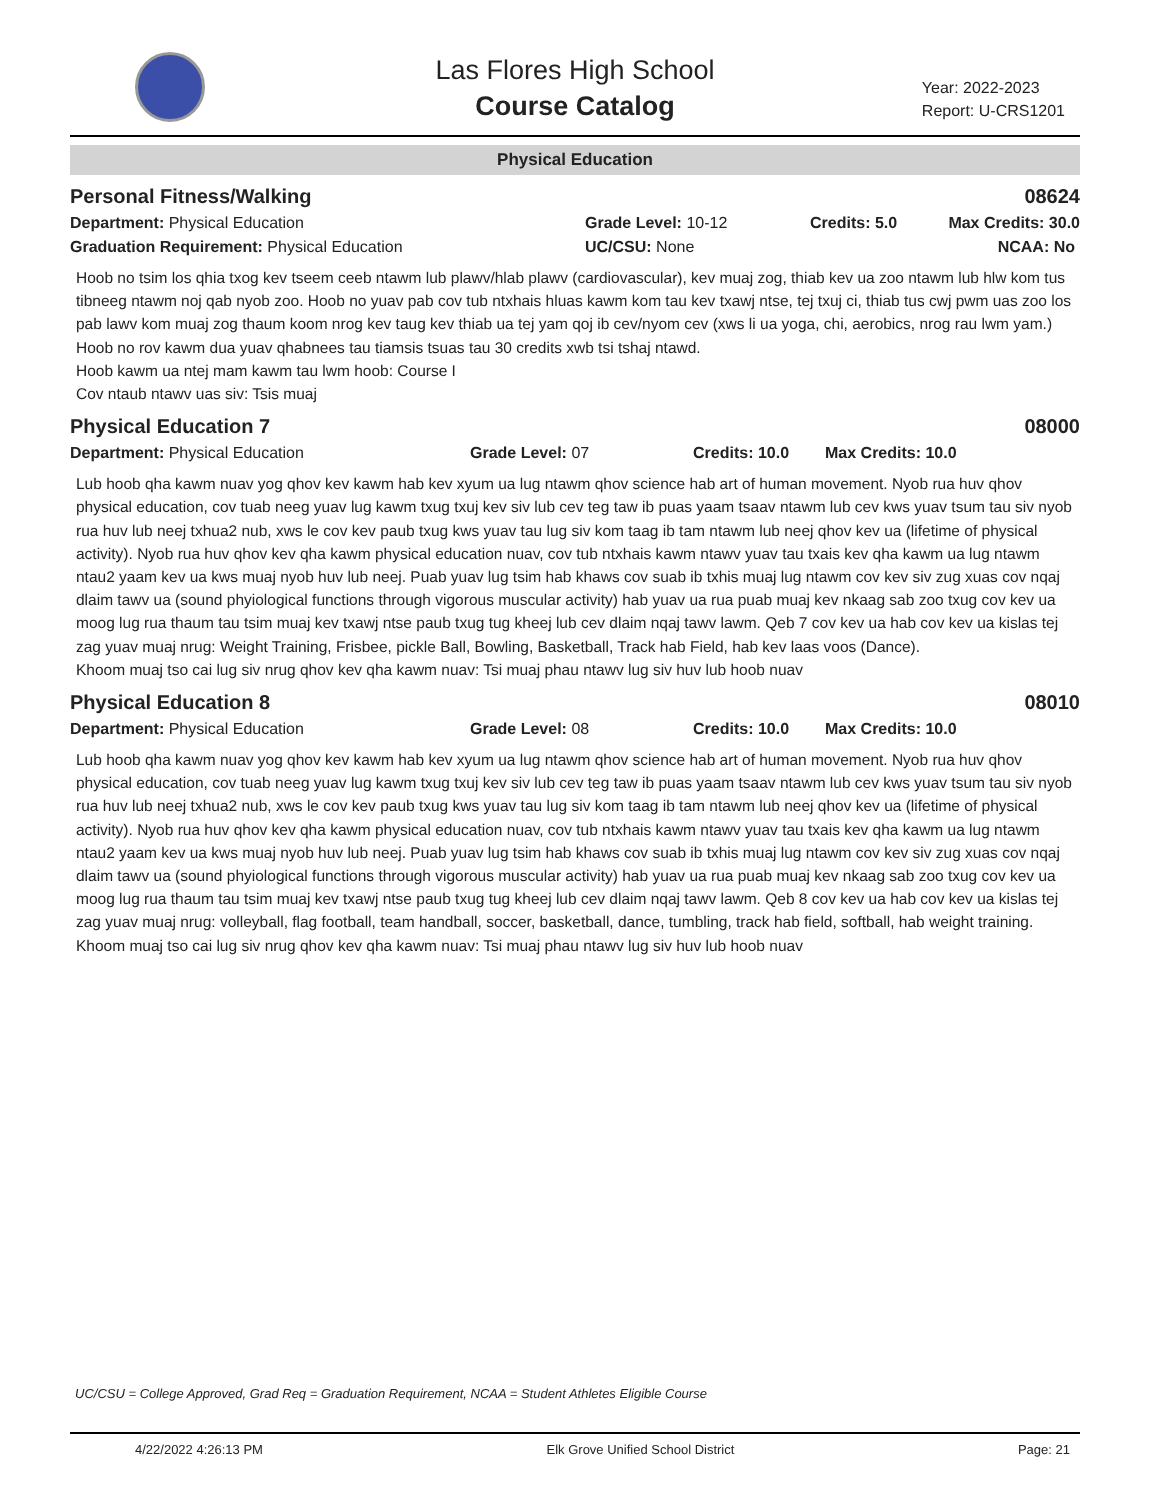Las Flores High School
Course Catalog
Year: 2022-2023
Report: U-CRS1201
Physical Education
Personal Fitness/Walking 08624
Department: Physical Education Grade Level: 10-12 Credits: 5.0 Max Credits: 30.0
Graduation Requirement: Physical Education UC/CSU: None NCAA: No
Hoob no tsim los qhia txog kev tseem ceeb ntawm lub plawv/hlab plawv (cardiovascular), kev muaj zog, thiab kev ua zoo ntawm lub hlw kom tus tibneeg ntawm noj qab nyob zoo. Hoob no yuav pab cov tub ntxhais hluas kawm kom tau kev txawj ntse, tej txuj ci, thiab tus cwj pwm uas zoo los pab lawv kom muaj zog thaum koom nrog kev taug kev thiab ua tej yam qoj ib cev/nyom cev (xws li ua yoga, chi, aerobics, nrog rau lwm yam.) Hoob no rov kawm dua yuav qhabnees tau tiamsis tsuas tau 30 credits xwb tsi tshaj ntawd.
Hoob kawm ua ntej mam kawm tau lwm hoob: Course I
Cov ntaub ntawv uas siv: Tsis muaj
Physical Education 7 08000
Department: Physical Education Grade Level: 07 Credits: 10.0 Max Credits: 10.0
Lub hoob qha kawm nuav yog qhov kev kawm hab kev xyum ua lug ntawm qhov science hab art of human movement. Nyob rua huv qhov physical education, cov tuab neeg yuav lug kawm txug txuj kev siv lub cev teg taw ib puas yaam tsaav ntawm lub cev kws yuav tsum tau siv nyob rua huv lub neej txhua2 nub, xws le cov kev paub txug kws yuav tau lug siv kom taag ib tam ntawm lub neej qhov kev ua (lifetime of physical activity). Nyob rua huv qhov kev qha kawm physical education nuav, cov tub ntxhais kawm ntawv yuav tau txais kev qha kawm ua lug ntawm ntau2 yaam kev ua kws muaj nyob huv lub neej. Puab yuav lug tsim hab khaws cov suab ib txhis muaj lug ntawm cov kev siv zug xuas cov nqaj dlaim tawv ua (sound phyiological functions through vigorous muscular activity) hab yuav ua rua puab muaj kev nkaag sab zoo txug cov kev ua moog lug rua thaum tau tsim muaj kev txawj ntse paub txug tug kheej lub cev dlaim nqaj tawv lawm. Qeb 7 cov kev ua hab cov kev ua kislas tej zag yuav muaj nrug: Weight Training, Frisbee, pickle Ball, Bowling, Basketball, Track hab Field, hab kev laas voos (Dance).
Khoom muaj tso cai lug siv nrug qhov kev qha kawm nuav: Tsi muaj phau ntawv lug siv huv lub hoob nuav
Physical Education 8 08010
Department: Physical Education Grade Level: 08 Credits: 10.0 Max Credits: 10.0
Lub hoob qha kawm nuav yog qhov kev kawm hab kev xyum ua lug ntawm qhov science hab art of human movement. Nyob rua huv qhov physical education, cov tuab neeg yuav lug kawm txug txuj kev siv lub cev teg taw ib puas yaam tsaav ntawm lub cev kws yuav tsum tau siv nyob rua huv lub neej txhua2 nub, xws le cov kev paub txug kws yuav tau lug siv kom taag ib tam ntawm lub neej qhov kev ua (lifetime of physical activity). Nyob rua huv qhov kev qha kawm physical education nuav, cov tub ntxhais kawm ntawv yuav tau txais kev qha kawm ua lug ntawm ntau2 yaam kev ua kws muaj nyob huv lub neej. Puab yuav lug tsim hab khaws cov suab ib txhis muaj lug ntawm cov kev siv zug xuas cov nqaj dlaim tawv ua (sound phyiological functions through vigorous muscular activity) hab yuav ua rua puab muaj kev nkaag sab zoo txug cov kev ua moog lug rua thaum tau tsim muaj kev txawj ntse paub txug tug kheej lub cev dlaim nqaj tawv lawm. Qeb 8 cov kev ua hab cov kev ua kislas tej zag yuav muaj nrug: volleyball, flag football, team handball, soccer, basketball, dance, tumbling, track hab field, softball, hab weight training.
Khoom muaj tso cai lug siv nrug qhov kev qha kawm nuav: Tsi muaj phau ntawv lug siv huv lub hoob nuav
UC/CSU = College Approved, Grad Req = Graduation Requirement, NCAA = Student Athletes Eligible Course
4/22/2022 4:26:13 PM Elk Grove Unified School District Page: 21